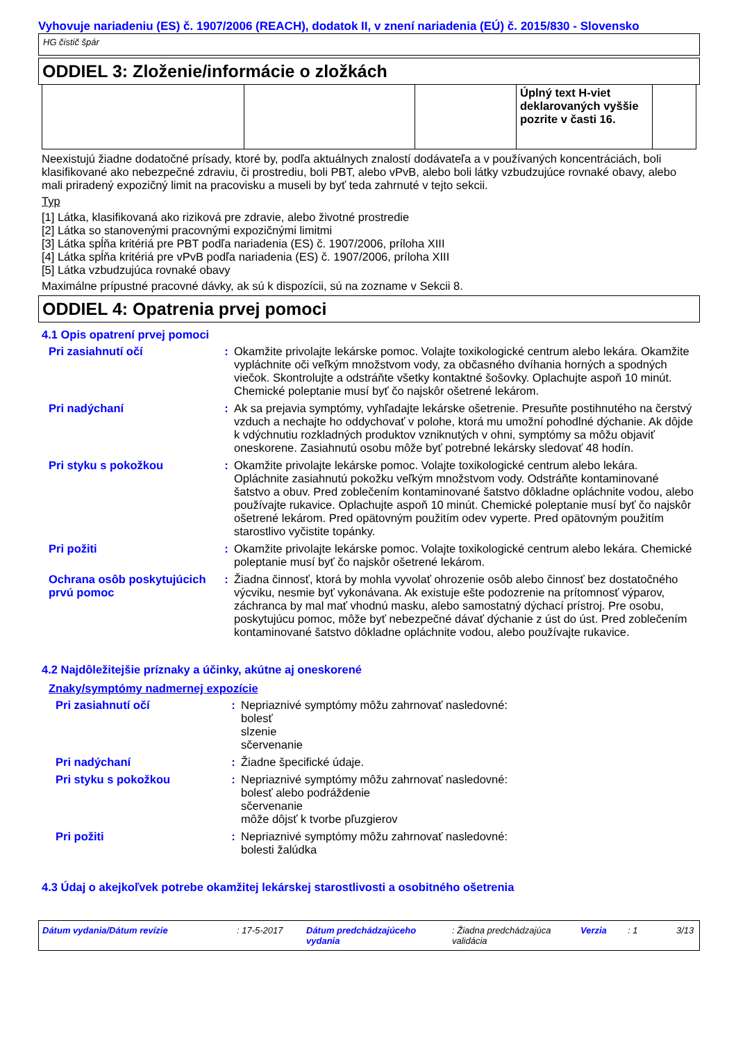Vyhovuje nariadeniu (ES) č. 1907/2006 (REACH), dodatok II, v znení nariadenia (EÚ) č. 2015/830 - Slovensko
HG čistič špár
ODDIEL 3: Zloženie/informácie o zložkách
| | | | Úplný text H-viet deklarovaných vyššie pozrite v časti 16. | |
Neexistujú žiadne dodatočné prísady, ktoré by, podľa aktuálnych znalostí dodávateľa a v používaných koncentráciách, boli klasifikované ako nebezpečné zdraviu, či prostrediu, boli PBT, alebo vPvB, alebo boli látky vzbudzujúce rovnaké obavy, alebo mali priradený expozičný limit na pracovisku a museli by byť teda zahrnuté v tejto sekcii.
Typ
[1] Látka, klasifikovaná ako riziková pre zdravie, alebo životné prostredie
[2] Látka so stanovenými pracovnými expozičnými limitmi
[3] Látka spĺňa kritériá pre PBT podľa nariadenia (ES) č. 1907/2006, príloha XIII
[4] Látka spĺňa kritériá pre vPvB podľa nariadenia (ES) č. 1907/2006, príloha XIII
[5] Látka vzbudzujúca rovnaké obavy
Maximálne prípustné pracovné dávky, ak sú k dispozícii, sú na zozname v Sekcii 8.
ODDIEL 4: Opatrenia prvej pomoci
4.1 Opis opatrení prvej pomoci
| Pri zasiahnutí očí | : | Okamžite privolajte lekárske pomoc. Volajte toxikologické centrum alebo lekára. Okamžite vypláchnite oči veľkým množstvom vody, za občasného dvíhania horných a spodných viečok. Skontrolujte a odstráňte všetky kontaktné šošovky. Oplachujte aspoň 10 minút. Chemické poleptanie musí byť čo najskôr ošetrené lekárom. |
| Pri nadýchaní | : | Ak sa prejavia symptómy, vyhľadajte lekárske ošetrenie. Presuňte postihnutého na čerstvý vzduch a nechajte ho oddychovať v polohe, ktorá mu umožní pohodlné dýchanie. Ak dôjde k vdýchnutiu rozkladných produktov vzniknutých v ohni, symptómy sa môžu objaviť oneskorene. Zasiahnutú osobu môže byť potrebné lekársky sledovať 48 hodín. |
| Pri styku s pokožkou | : | Okamžite privolajte lekárske pomoc. Volajte toxikologické centrum alebo lekára. Opláchnite zasiahnutú pokožku veľkým množstvom vody. Odstráňte kontaminované šatstvo a obuv. Pred zoblečením kontaminované šatstvo dôkladne opláchnite vodou, alebo používajte rukavice. Oplachujte aspoň 10 minút. Chemické poleptanie musí byť čo najskôr ošetrené lekárom. Pred opätovným použitím odev vyperte. Pred opätovným použitím starostlivo vyčistite topánky. |
| Pri požiti | : | Okamžite privolajte lekárske pomoc. Volajte toxikologické centrum alebo lekára. Chemické poleptanie musí byť čo najskôr ošetrené lekárom. |
| Ochrana osôb poskytujúcich prvú pomoc | : | Žiadna činnosť, ktorá by mohla vyvolať ohrozenie osôb alebo činnosť bez dostatočného výcviku, nesmie byť vykonávana. Ak existuje ešte podozrenie na prítomnosť výparov, záchranca by mal mať vhodnú masku, alebo samostatný dýchací prístroj. Pre osobu, poskytujúcu pomoc, môže byť nebezpečné dávať dýchanie z úst do úst. Pred zoblečením kontaminované šatstvo dôkladne opláchnite vodou, alebo používajte rukavice. |
4.2 Najdôležitejšie príznaky a účinky, akútne aj oneskorené
Znaky/symptómy nadmernej expozície
| Pri zasiahnutí očí | : | Nepriaznivé symptómy môžu zahrnovať nasledovné: bolesť slzenie sčervenanie |
| Pri nadýchaní | : | Žiadne špecifické údaje. |
| Pri styku s pokožkou | : | Nepriaznivé symptómy môžu zahrnovať nasledovné: bolesť alebo podráždenie sčervenanie môže dôjsť k tvorbe pľuzgierov |
| Pri požiti | : | Nepriaznivé symptómy môžu zahrnovať nasledovné: bolesti žalúdka |
4.3 Údaj o akejkoľvek potrebe okamžitej lekárskej starostlivosti a osobitného ošetrenia
Dátum vydania/Dátum revízie: 17-5-2017 Dátum predchádzajúceho vydania: Žiadna predchádzajúca validácia Verzia: 1 3/13